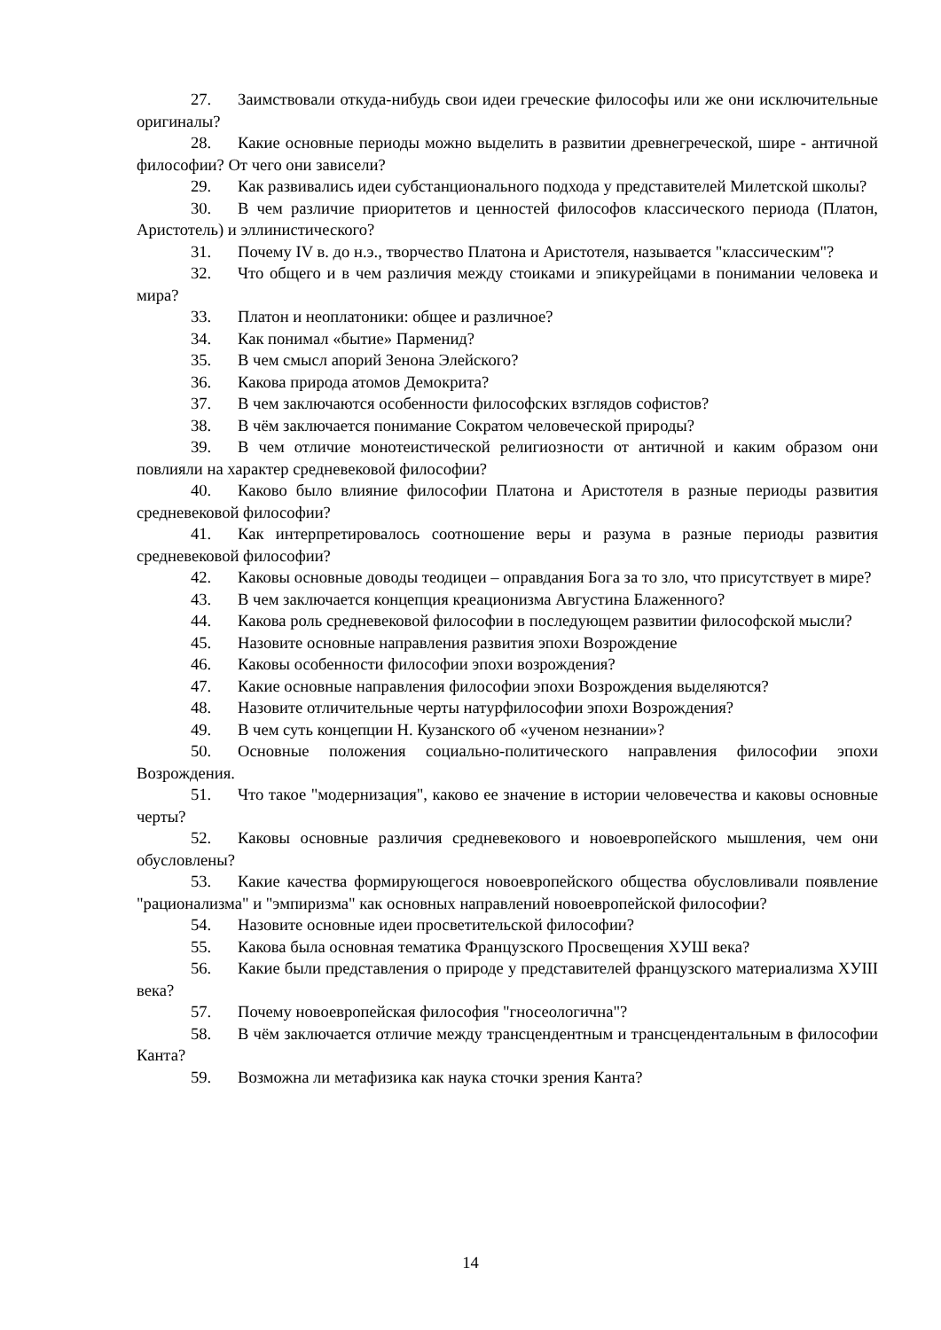27. Заимствовали откуда-нибудь свои идеи греческие философы или же они исключительные оригиналы?
28. Какие основные периоды можно выделить в развитии древнегреческой, шире - античной философии? От чего они зависели?
29. Как развивались идеи субстанционального подхода у представителей Милетской школы?
30. В чем различие приоритетов и ценностей философов классического периода (Платон, Аристотель) и эллинистического?
31. Почему IV в. до н.э., творчество Платона и Аристотеля, называется "классическим"?
32. Что общего и в чем различия между стоиками и эпикурейцами в понимании человека и мира?
33. Платон и неоплатоники: общее и различное?
34. Как понимал «бытие» Парменид?
35. В чем смысл апорий Зенона Элейского?
36. Какова природа атомов Демокрита?
37. В чем заключаются особенности философских взглядов софистов?
38. В чём заключается понимание Сократом человеческой природы?
39. В чем отличие монотеистической религиозности от античной и каким образом они повлияли на характер средневековой философии?
40. Каково было влияние философии Платона и Аристотеля в разные периоды развития средневековой философии?
41. Как интерпретировалось соотношение веры и разума в разные периоды развития средневековой философии?
42. Каковы основные доводы теодицеи – оправдания Бога за то зло, что присутствует в мире?
43. В чем заключается концепция креационизма Августина Блаженного?
44. Какова роль средневековой философии в последующем развитии философской мысли?
45. Назовите основные направления развития эпохи Возрождение
46. Каковы особенности философии эпохи возрождения?
47. Какие основные направления философии эпохи Возрождения выделяются?
48. Назовите отличительные черты натурфилософии эпохи Возрождения?
49. В чем суть концепции Н. Кузанского об «ученом незнании»?
50. Основные положения социально-политического направления философии эпохи Возрождения.
51. Что такое "модернизация", каково ее значение в истории человечества и каковы основные черты?
52. Каковы основные различия средневекового и новоевропейского мышления, чем они обусловлены?
53. Какие качества формирующегося новоевропейского общества обусловливали появление "рационализма" и "эмпиризма" как основных направлений новоевропейской философии?
54. Назовите основные идеи просветительской философии?
55. Какова была основная тематика Французского Просвещения ХУШ века?
56. Какие были представления о природе у представителей французского материализма ХУIII века?
57. Почему новоевропейская философия "гносеологична"?
58. В чём заключается отличие между трансцендентным и трансцендентальным в философии Канта?
59. Возможна ли метафизика как наука сточки зрения Канта?
14